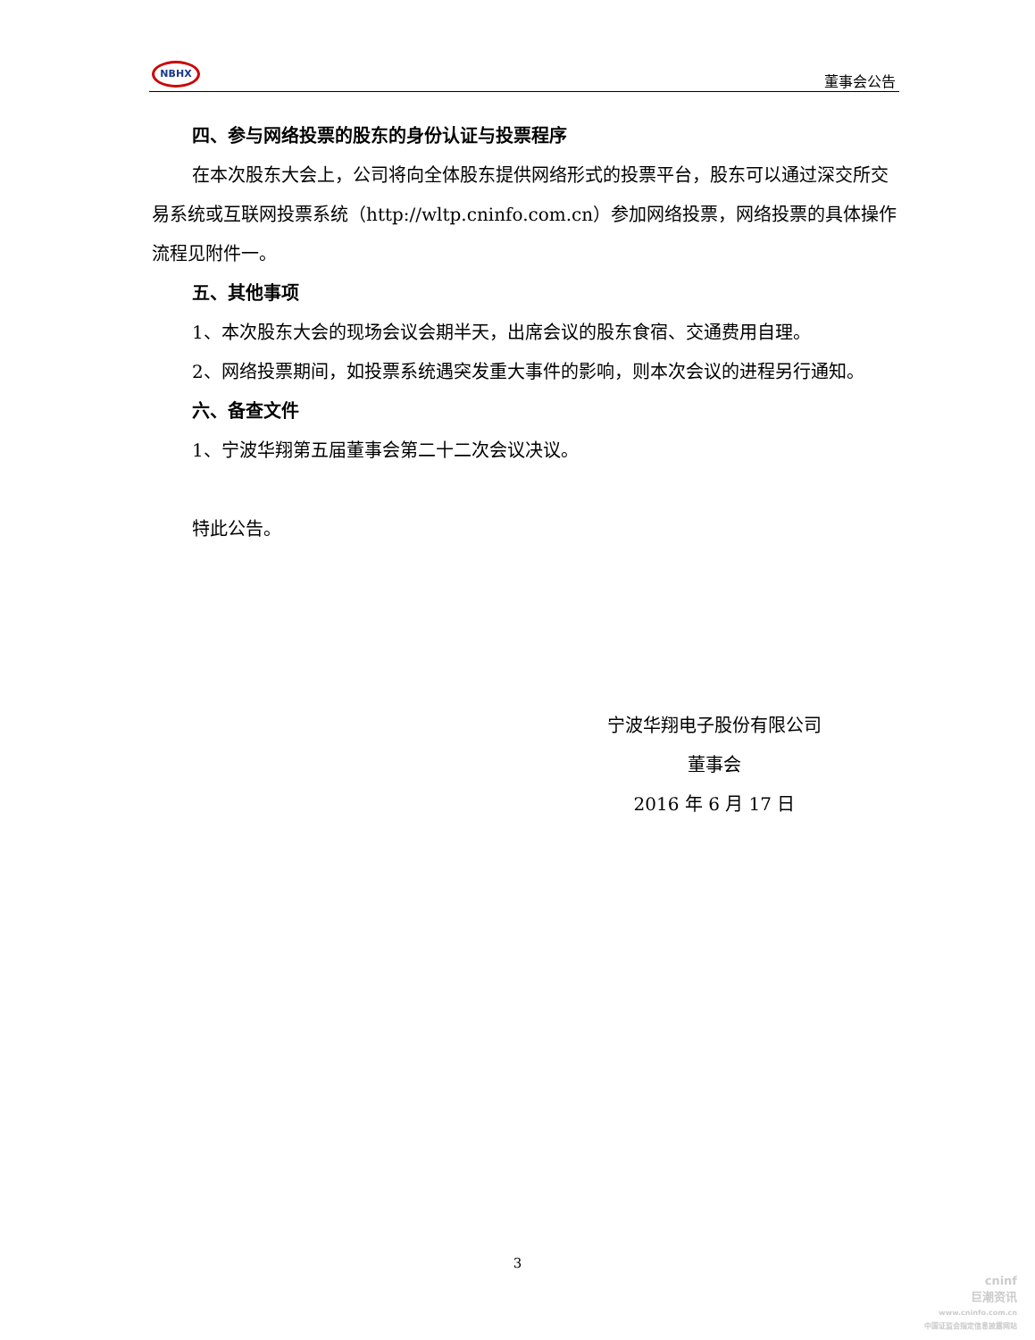NBHX
董事会公告
四、参与网络投票的股东的身份认证与投票程序
在本次股东大会上，公司将向全体股东提供网络形式的投票平台，股东可以通过深交所交易系统或互联网投票系统（http://wltp.cninfo.com.cn）参加网络投票，网络投票的具体操作流程见附件一。
五、其他事项
1、本次股东大会的现场会议会期半天，出席会议的股东食宿、交通费用自理。
2、网络投票期间，如投票系统遇突发重大事件的影响，则本次会议的进程另行通知。
六、备查文件
1、宁波华翔第五届董事会第二十二次会议决议。
特此公告。
宁波华翔电子股份有限公司
董事会
2016 年 6 月 17 日
3
cninf
巨潮资讯
www.cninfo.com.cn
中国证监会指定信息披露网站